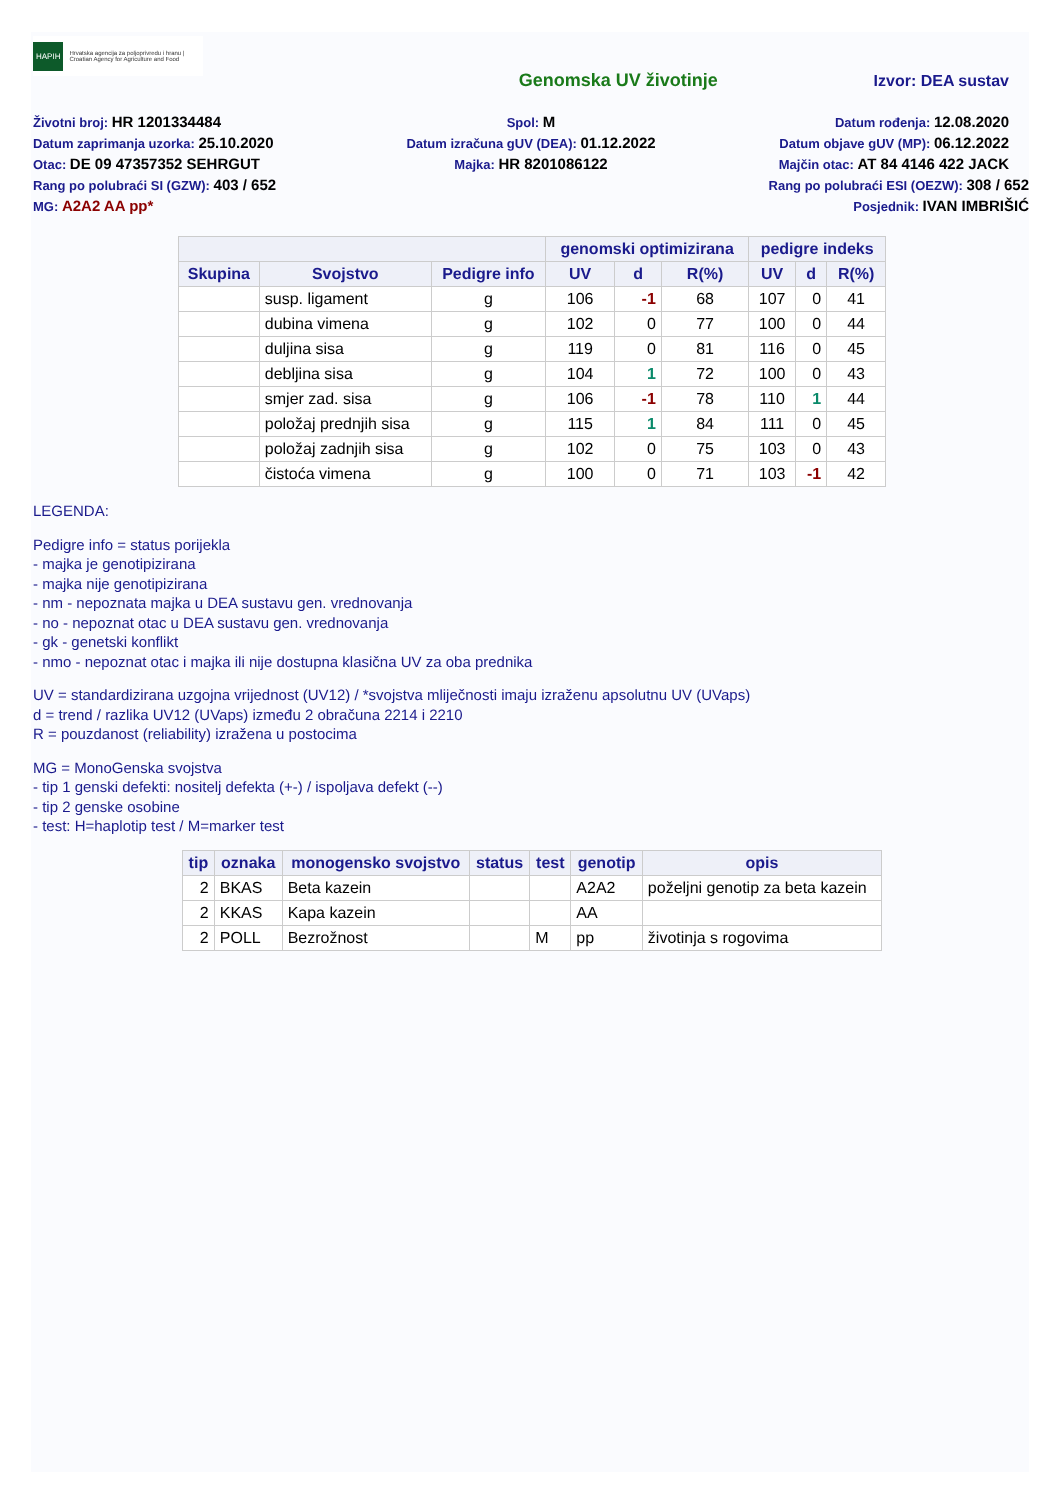HAPIH Hrvatska agencija za poljoprivredu i hranu | Croatian Agency for Agriculture and Food
Genomska UV životinje Izvor: DEA sustav
Životni broj: HR 1201334484
Spol: M
Datum rođenja: 12.08.2020
Datum zaprimanja uzorka: 25.10.2020
Datum izračuna gUV (DEA): 01.12.2022
Datum objave gUV (MP): 06.12.2022
Otac: DE 09 47357352 SEHRGUT
Majka: HR 8201086122
Majčin otac: AT 84 4146 422 JACK
Rang po polubraći SI (GZW): 403 / 652
Rang po polubraći ESI (OEZW): 308 / 652
MG: A2A2 AA pp*
Posjednik: IVAN IMBRIŠIĆ
| | | | genomski optimizirana | | | pedigre indeks | | |
| --- | --- | --- | --- | --- | --- | --- | --- | --- |
| Skupina | Svojstvo | Pedigre info | UV | d | R(%) | UV | d | R(%) |
| | susp. ligament | g | 106 | -1 | 68 | 107 | 0 | 41 |
| | dubina vimena | g | 102 | 0 | 77 | 100 | 0 | 44 |
| | duljina sisa | g | 119 | 0 | 81 | 116 | 0 | 45 |
| | debljina sisa | g | 104 | 1 | 72 | 100 | 0 | 43 |
| | smjer zad. sisa | g | 106 | -1 | 78 | 110 | 1 | 44 |
| | položaj prednjih sisa | g | 115 | 1 | 84 | 111 | 0 | 45 |
| | položaj zadnjih sisa | g | 102 | 0 | 75 | 103 | 0 | 43 |
| | čistoća vimena | g | 100 | 0 | 71 | 103 | -1 | 42 |
LEGENDA:
Pedigre info = status porijekla
- majka je genotipizirana
- majka nije genotipizirana
- nm - nepoznata majka u DEA sustavu gen. vrednovanja
- no - nepoznat otac u DEA sustavu gen. vrednovanja
- gk - genetski konflikt
- nmo - nepoznat otac i majka ili nije dostupna klasična UV za oba prednika
UV = standardizirana uzgojna vrijednost (UV12) / *svojstva mliječnosti imaju izraženu apsolutnu UV (UVaps)
d = trend / razlika UV12 (UVaps) između 2 obračuna 2214 i 2210
R = pouzdanost (reliability) izražena u postocima
MG = MonoGenska svojstva
- tip 1 genski defekti: nositelj defekta (+-) / ispoljava defekt (--)
- tip 2 genske osobine
- test: H=haplotip test / M=marker test
| tip | oznaka | monogensko svojstvo | status | test | genotip | opis |
| --- | --- | --- | --- | --- | --- | --- |
| 2 | BKAS | Beta kazein | | | A2A2 | poželjni genotip za beta kazein |
| 2 | KKAS | Kapa kazein | | | AA | |
| 2 | POLL | Bezrožnost | | M | pp | životinja s rogovima |